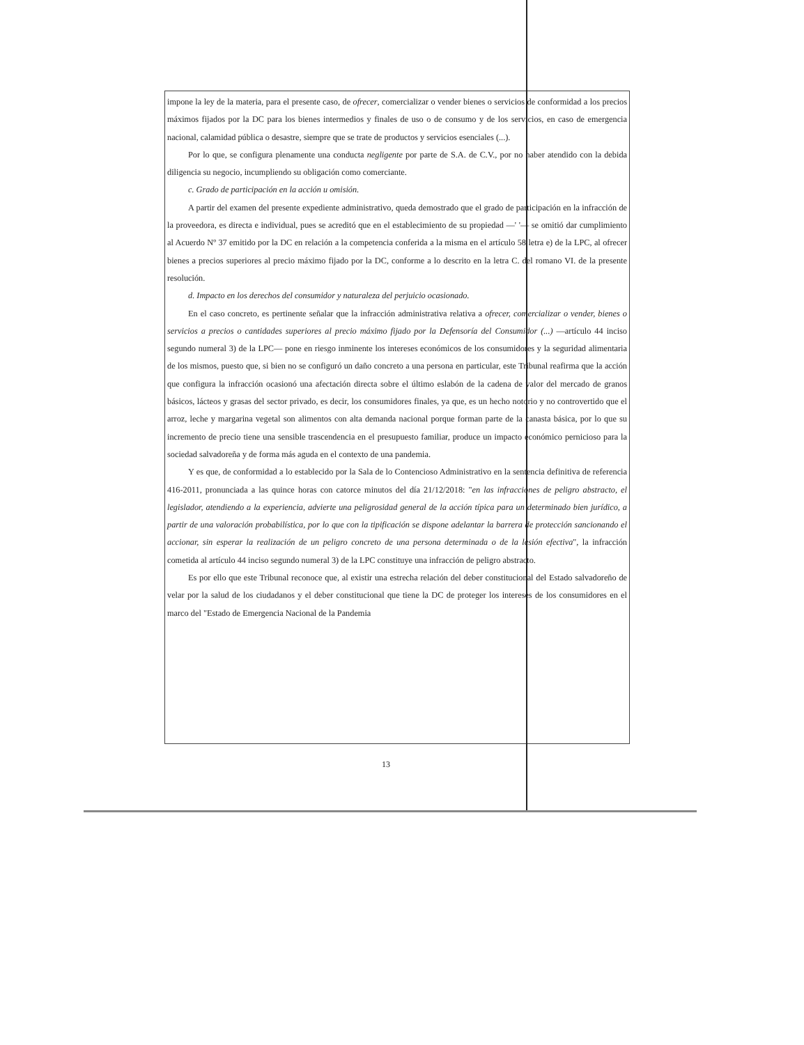impone la ley de la materia, para el presente caso, de ofrecer, comercializar o vender bienes o servicios de conformidad a los precios máximos fijados por la DC para los bienes intermedios y finales de uso o de consumo y de los servicios, en caso de emergencia nacional, calamidad pública o desastre, siempre que se trate de productos y servicios esenciales (...).
Por lo que, se configura plenamente una conducta negligente por parte de S.A. de C.V., por no haber atendido con la debida diligencia su negocio, incumpliendo su obligación como comerciante.
c. Grado de participación en la acción u omisión.
A partir del examen del presente expediente administrativo, queda demostrado que el grado de participación en la infracción de la proveedora, es directa e individual, pues se acreditó que en el establecimiento de su propiedad —' '— se omitió dar cumplimiento al Acuerdo Nº 37 emitido por la DC en relación a la competencia conferida a la misma en el artículo 58 letra e) de la LPC, al ofrecer bienes a precios superiores al precio máximo fijado por la DC, conforme a lo descrito en la letra C. del romano VI. de la presente resolución.
d. Impacto en los derechos del consumidor y naturaleza del perjuicio ocasionado.
En el caso concreto, es pertinente señalar que la infracción administrativa relativa a ofrecer, comercializar o vender, bienes o servicios a precios o cantidades superiores al precio máximo fijado por la Defensoría del Consumidor (...) —artículo 44 inciso segundo numeral 3) de la LPC— pone en riesgo inminente los intereses económicos de los consumidores y la seguridad alimentaria de los mismos, puesto que, si bien no se configuró un daño concreto a una persona en particular, este Tribunal reafirma que la acción que configura la infracción ocasionó una afectación directa sobre el último eslabón de la cadena de valor del mercado de granos básicos, lácteos y grasas del sector privado, es decir, los consumidores finales, ya que, es un hecho notorio y no controvertido que el arroz, leche y margarina vegetal son alimentos con alta demanda nacional porque forman parte de la canasta básica, por lo que su incremento de precio tiene una sensible trascendencia en el presupuesto familiar, produce un impacto económico pernicioso para la sociedad salvadoreña y de forma más aguda en el contexto de una pandemia.
Y es que, de conformidad a lo establecido por la Sala de lo Contencioso Administrativo en la sentencia definitiva de referencia 416-2011, pronunciada a las quince horas con catorce minutos del día 21/12/2018: "en las infracciones de peligro abstracto, el legislador, atendiendo a la experiencia, advierte una peligrosidad general de la acción típica para un determinado bien jurídico, a partir de una valoración probabilística, por lo que con la tipificación se dispone adelantar la barrera de protección sancionando el accionar, sin esperar la realización de un peligro concreto de una persona determinada o de la lesión efectiva", la infracción cometida al artículo 44 inciso segundo numeral 3) de la LPC constituye una infracción de peligro abstracto.
Es por ello que este Tribunal reconoce que, al existir una estrecha relación del deber constitucional del Estado salvadoreño de velar por la salud de los ciudadanos y el deber constitucional que tiene la DC de proteger los intereses de los consumidores en el marco del "Estado de Emergencia Nacional de la Pandemia
13